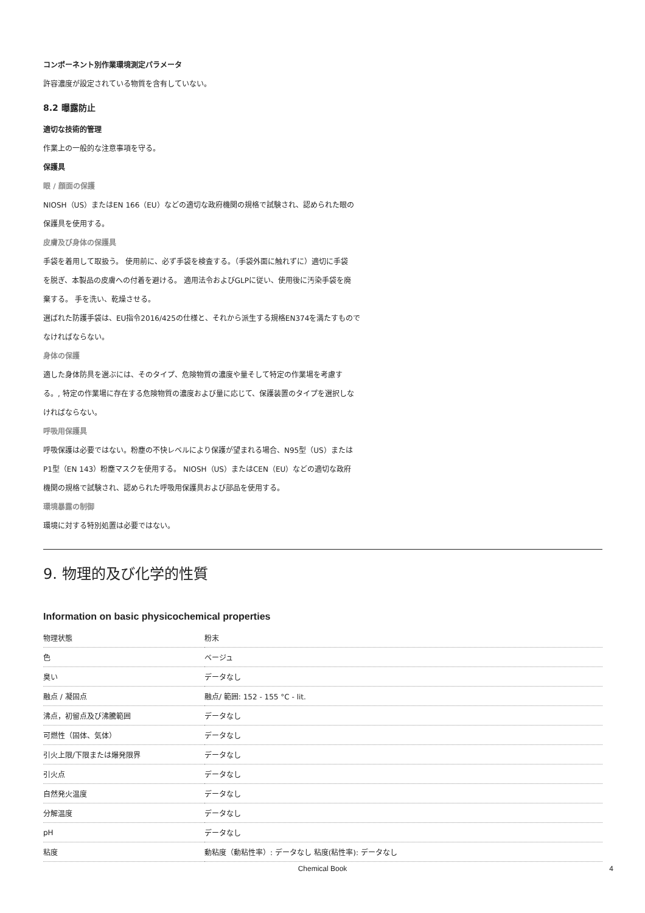コンポーネント別作業環境測定パラメータ
許容濃度が設定されている物質を含有していない。
8.2 曝露防止
適切な技術的管理
作業上の一般的な注意事項を守る。
保護具
眼 / 顔面の保護
NIOSH（US）またはEN 166（EU）などの適切な政府機関の規格で試験され、認められた眼の
保護具を使用する。
皮膚及び身体の保護具
手袋を着用して取扱う。 使用前に、必ず手袋を検査する。（手袋外面に触れずに）適切に手袋
を脱ぎ、本製品の皮膚への付着を避ける。 適用法令およびGLPに従い、使用後に汚染手袋を廃
棄する。 手を洗い、乾燥させる。
選ばれた防護手袋は、EU指令2016/425の仕様と、それから派生する規格EN374を満たすもので
なければならない。
身体の保護
適した身体防具を選ぶには、そのタイプ、危険物質の濃度や量そして特定の作業場を考慮す
る。, 特定の作業場に存在する危険物質の濃度および量に応じて、保護装置のタイプを選択しな
ければならない。
呼吸用保護具
呼吸保護は必要ではない。粉塵の不快レベルにより保護が望まれる場合、N95型（US）または
P1型（EN 143）粉塵マスクを使用する。 NIOSH（US）またはCEN（EU）などの適切な政府
機関の規格で試験され、認められた呼吸用保護具および部品を使用する。
環境暴露の制御
環境に対する特別処置は必要ではない。
9. 物理的及び化学的性質
Information on basic physicochemical properties
| 物理状態 | 粉末 |
| 色 | ベージュ |
| 臭い | データなし |
| 融点 / 凝固点 | 融点/ 範囲: 152 - 155 °C - lit. |
| 沸点，初留点及び沸騰範囲 | データなし |
| 可燃性（固体、気体） | データなし |
| 引火上限/下限または爆発限界 | データなし |
| 引火点 | データなし |
| 自然発火温度 | データなし |
| 分解温度 | データなし |
| pH | データなし |
| 粘度 | 動粘度（動粘性率）: データなし 粘度(粘性率): データなし |
Chemical Book 4